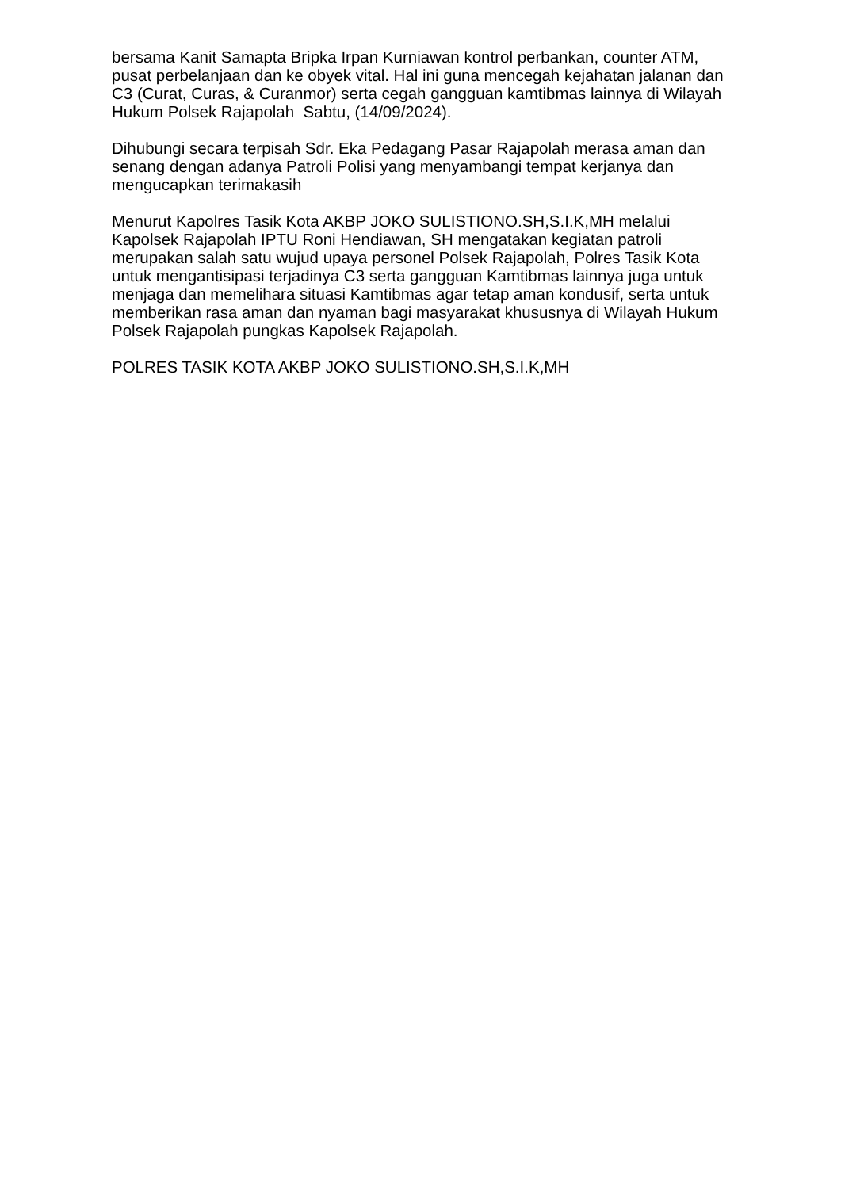bersama Kanit Samapta Bripka Irpan Kurniawan kontrol perbankan, counter ATM, pusat perbelanjaan dan ke obyek vital. Hal ini guna mencegah kejahatan jalanan dan C3 (Curat, Curas, & Curanmor) serta cegah gangguan kamtibmas lainnya di Wilayah Hukum Polsek Rajapolah Sabtu, (14/09/2024).
Dihubungi secara terpisah Sdr. Eka Pedagang Pasar Rajapolah merasa aman dan senang dengan adanya Patroli Polisi yang menyambangi tempat kerjanya dan mengucapkan terimakasih
Menurut Kapolres Tasik Kota AKBP JOKO SULISTIONO.SH,S.I.K,MH melalui Kapolsek Rajapolah IPTU Roni Hendiawan, SH mengatakan kegiatan patroli merupakan salah satu wujud upaya personel Polsek Rajapolah, Polres Tasik Kota untuk mengantisipasi terjadinya C3 serta gangguan Kamtibmas lainnya juga untuk menjaga dan memelihara situasi Kamtibmas agar tetap aman kondusif, serta untuk memberikan rasa aman dan nyaman bagi masyarakat khususnya di Wilayah Hukum Polsek Rajapolah pungkas Kapolsek Rajapolah.
POLRES TASIK KOTA AKBP JOKO SULISTIONO.SH,S.I.K,MH